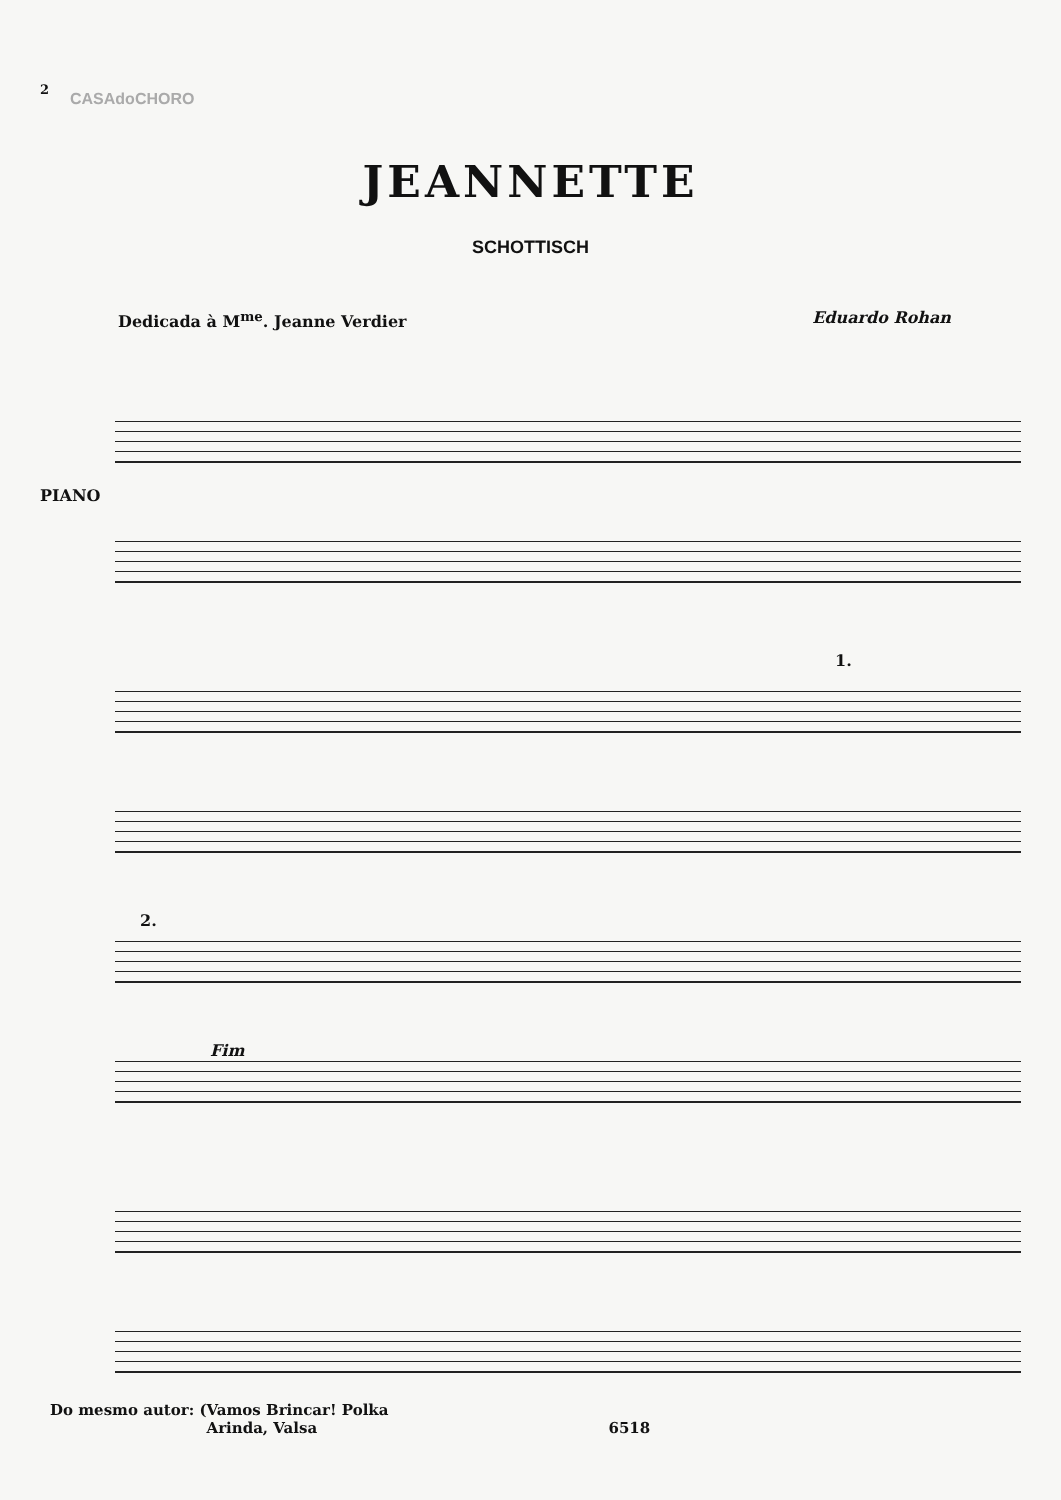2
CASAdoCHORO
JEANNETTE
SCHOTTISCH
Dedicada à M<sup>me</sup>. Jeanne Verdier Eduardo Rohan
PIANO
1.
2.
Fim
Do mesmo autor: (Vamos Brincar! Polka
Arinda, Valsa 6518